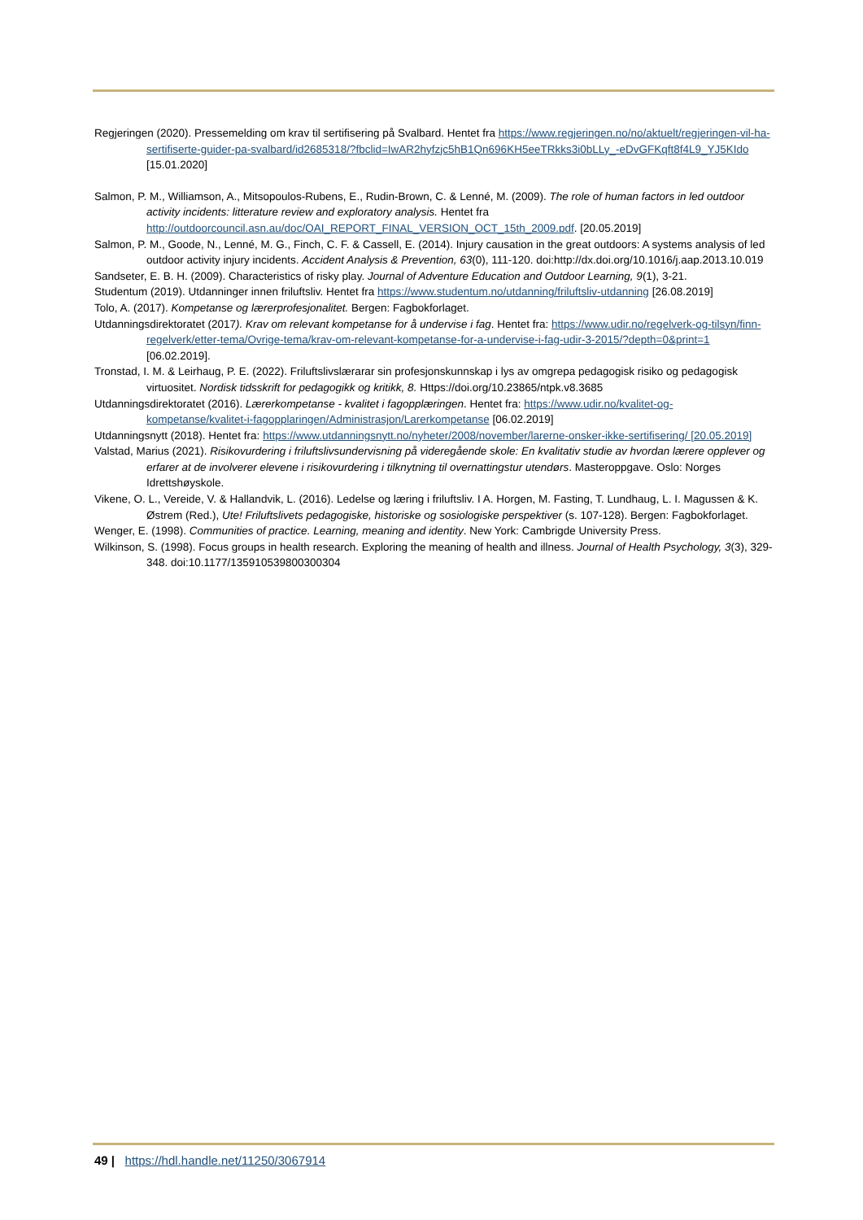Regjeringen (2020). Pressemelding om krav til sertifisering på Svalbard. Hentet fra https://www.regjeringen.no/no/aktuelt/regjeringen-vil-ha-sertifiserte-guider-pa-svalbard/id2685318/?fbclid=IwAR2hyfzjc5hB1Qn696KH5eeTRkks3i0bLLy_-eDvGFKqft8f4L9_YJ5KIdo [15.01.2020]
Salmon, P. M., Williamson, A., Mitsopoulos-Rubens, E., Rudin-Brown, C. & Lenné, M. (2009). The role of human factors in led outdoor activity incidents: litterature review and exploratory analysis. Hentet fra http://outdoorcouncil.asn.au/doc/OAI_REPORT_FINAL_VERSION_OCT_15th_2009.pdf. [20.05.2019]
Salmon, P. M., Goode, N., Lenné, M. G., Finch, C. F. & Cassell, E. (2014). Injury causation in the great outdoors: A systems analysis of led outdoor activity injury incidents. Accident Analysis & Prevention, 63(0), 111-120. doi:http://dx.doi.org/10.1016/j.aap.2013.10.019
Sandseter, E. B. H. (2009). Characteristics of risky play. Journal of Adventure Education and Outdoor Learning, 9(1), 3-21.
Studentum (2019). Utdanninger innen friluftsliv. Hentet fra https://www.studentum.no/utdanning/friluftsliv-utdanning [26.08.2019]
Tolo, A. (2017). Kompetanse og lærerprofesjonalitet. Bergen: Fagbokforlaget.
Utdanningsdirektoratet (2017). Krav om relevant kompetanse for å undervise i fag. Hentet fra: https://www.udir.no/regelverk-og-tilsyn/finn-regelverk/etter-tema/Ovrige-tema/krav-om-relevant-kompetanse-for-a-undervise-i-fag-udir-3-2015/?depth=0&print=1 [06.02.2019].
Tronstad, I. M. & Leirhaug, P. E. (2022). Friluftslivslærarar sin profesjonskunnskap i lys av omgrepa pedagogisk risiko og pedagogisk virtuositet. Nordisk tidsskrift for pedagogikk og kritikk, 8. Https://doi.org/10.23865/ntpk.v8.3685
Utdanningsdirektoratet (2016). Lærerkompetanse - kvalitet i fagopplæringen. Hentet fra: https://www.udir.no/kvalitet-og-kompetanse/kvalitet-i-fagopplaringen/Administrasjon/Larerkompetanse [06.02.2019]
Utdanningsnytt (2018). Hentet fra: https://www.utdanningsnytt.no/nyheter/2008/november/larerne-onsker-ikke-sertifisering/ [20.05.2019]
Valstad, Marius (2021). Risikovurdering i friluftslivsundervisning på videregående skole: En kvalitativ studie av hvordan lærere opplever og erfarer at de involverer elevene i risikovurdering i tilknytning til overnattingstur utendørs. Masteroppgave. Oslo: Norges Idrettshøyskole.
Vikene, O. L., Vereide, V. & Hallandvik, L. (2016). Ledelse og læring i friluftsliv. I A. Horgen, M. Fasting, T. Lundhaug, L. I. Magussen & K. Østrem (Red.), Ute! Friluftslivets pedagogiske, historiske og sosiologiske perspektiver (s. 107-128). Bergen: Fagbokforlaget.
Wenger, E. (1998). Communities of practice. Learning, meaning and identity. New York: Cambrigde University Press.
Wilkinson, S. (1998). Focus groups in health research. Exploring the meaning of health and illness. Journal of Health Psychology, 3(3), 329-348. doi:10.1177/135910539800300304
49 | https://hdl.handle.net/11250/3067914